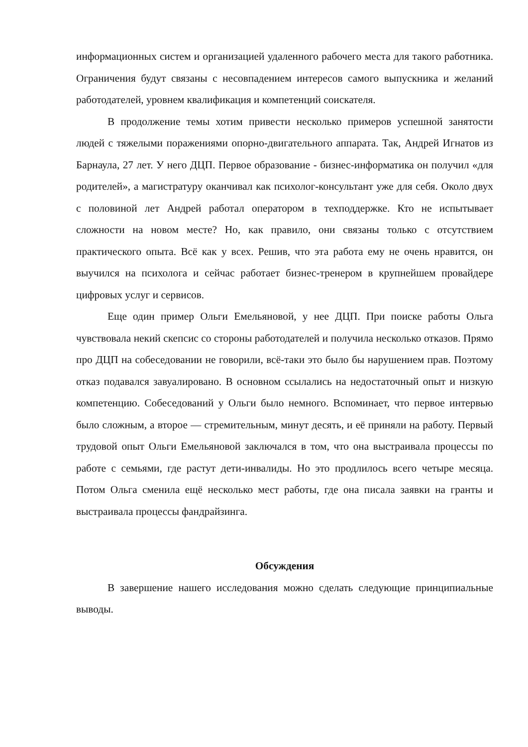информационных систем и организацией удаленного рабочего места для такого работника. Ограничения будут связаны с несовпадением интересов самого выпускника и желаний работодателей, уровнем квалификация и компетенций соискателя.
В продолжение темы хотим привести несколько примеров успешной занятости людей с тяжелыми поражениями опорно-двигательного аппарата. Так, Андрей Игнатов из Барнаула, 27 лет. У него ДЦП. Первое образование - бизнес-информатика он получил «для родителей», а магистратуру оканчивал как психолог-консультант уже для себя. Около двух с половиной лет Андрей работал оператором в техподдержке. Кто не испытывает сложности на новом месте? Но, как правило, они связаны только с отсутствием практического опыта. Всё как у всех. Решив, что эта работа ему не очень нравится, он выучился на психолога и сейчас работает бизнес-тренером в крупнейшем провайдере цифровых услуг и сервисов.
Еще один пример Ольги Емельяновой, у нее ДЦП. При поиске работы Ольга чувствовала некий скепсис со стороны работодателей и получила несколько отказов. Прямо про ДЦП на собеседовании не говорили, всё-таки это было бы нарушением прав. Поэтому отказ подавался завуалировано. В основном ссылались на недостаточный опыт и низкую компетенцию. Собеседований у Ольги было немного. Вспоминает, что первое интервью было сложным, а второе — стремительным, минут десять, и её приняли на работу. Первый трудовой опыт Ольги Емельяновой заключался в том, что она выстраивала процессы по работе с семьями, где растут дети-инвалиды. Но это продлилось всего четыре месяца. Потом Ольга сменила ещё несколько мест работы, где она писала заявки на гранты и выстраивала процессы фандрайзинга.
Обсуждения
В завершение нашего исследования можно сделать следующие принципиальные выводы.